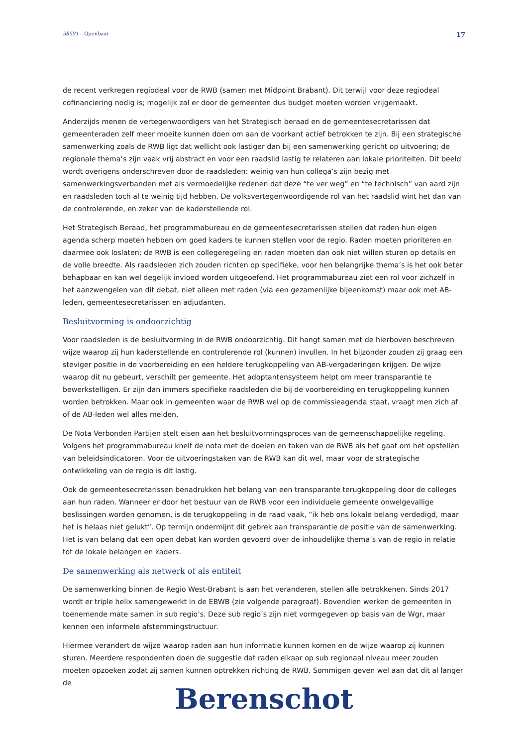58581 – Openbaar 17
de recent verkregen regiodeal voor de RWB (samen met Midpoint Brabant). Dit terwijl voor deze regiodeal cofinanciering nodig is; mogelijk zal er door de gemeenten dus budget moeten worden vrijgemaakt.
Anderzijds menen de vertegenwoordigers van het Strategisch beraad en de gemeentesecretarissen dat gemeenteraden zelf meer moeite kunnen doen om aan de voorkant actief betrokken te zijn. Bij een strategische samenwerking zoals de RWB ligt dat wellicht ook lastiger dan bij een samenwerking gericht op uitvoering; de regionale thema’s zijn vaak vrij abstract en voor een raadslid lastig te relateren aan lokale prioriteiten. Dit beeld wordt overigens onderschreven door de raadsleden: weinig van hun collega’s zijn bezig met samenwerkingsverbanden met als vermoedelijke redenen dat deze “te ver weg” en “te technisch” van aard zijn en raadsleden toch al te weinig tijd hebben. De volksvertegenwoordigende rol van het raadslid wint het dan van de controlerende, en zeker van de kaderstellende rol.
Het Strategisch Beraad, het programmabureau en de gemeentesecretarissen stellen dat raden hun eigen agenda scherp moeten hebben om goed kaders te kunnen stellen voor de regio. Raden moeten prioriteren en daarmee ook loslaten; de RWB is een collegeregeling en raden moeten dan ook niet willen sturen op details en de volle breedte. Als raadsleden zich zouden richten op specifieke, voor hen belangrijke thema’s is het ook beter behapbaar en kan wel degelijk invloed worden uitgeoefend. Het programmabureau ziet een rol voor zichzelf in het aanzwengelen van dit debat, niet alleen met raden (via een gezamenlijke bijeenkomst) maar ook met AB-leden, gemeentesecretarissen en adjudanten.
Besluitvorming is ondoorzichtig
Voor raadsleden is de besluitvorming in de RWB ondoorzichtig. Dit hangt samen met de hierboven beschreven wijze waarop zij hun kaderstellende en controlerende rol (kunnen) invullen. In het bijzonder zouden zij graag een steviger positie in de voorbereiding en een heldere terugkoppeling van AB-vergaderingen krijgen. De wijze waarop dit nu gebeurt, verschilt per gemeente. Het adoptantensysteem helpt om meer transparantie te bewerkstelligen. Er zijn dan immers specifieke raadsleden die bij de voorbereiding en terugkoppeling kunnen worden betrokken. Maar ook in gemeenten waar de RWB wel op de commissieagenda staat, vraagt men zich af of de AB-leden wel alles melden.
De Nota Verbonden Partijen stelt eisen aan het besluitvormingsproces van de gemeenschappelijke regeling. Volgens het programmabureau knelt de nota met de doelen en taken van de RWB als het gaat om het opstellen van beleidsindicatoren. Voor de uitvoeringstaken van de RWB kan dit wel, maar voor de strategische ontwikkeling van de regio is dit lastig.
Ook de gemeentesecretarissen benadrukken het belang van een transparante terugkoppeling door de colleges aan hun raden. Wanneer er door het bestuur van de RWB voor een individuele gemeente onwelgevallige beslissingen worden genomen, is de terugkoppeling in de raad vaak, “ik heb ons lokale belang verdedigd, maar het is helaas niet gelukt”. Op termijn ondermijnt dit gebrek aan transparantie de positie van de samenwerking. Het is van belang dat een open debat kan worden gevoerd over de inhoudelijke thema’s van de regio in relatie tot de lokale belangen en kaders.
De samenwerking als netwerk of als entiteit
De samenwerking binnen de Regio West-Brabant is aan het veranderen, stellen alle betrokkenen. Sinds 2017 wordt er triple helix samengewerkt in de EBWB (zie volgende paragraaf). Bovendien werken de gemeenten in toenemende mate samen in sub regio’s. Deze sub regio’s zijn niet vormgegeven op basis van de Wgr, maar kennen een informele afstemmingstructuur.
Hiermee verandert de wijze waarop raden aan hun informatie kunnen komen en de wijze waarop zij kunnen sturen. Meerdere respondenten doen de suggestie dat raden elkaar op sub regionaal niveau meer zouden moeten opzoeken zodat zij samen kunnen optrekken richting de RWB. Sommigen geven wel aan dat dit al langer de
Berenschot